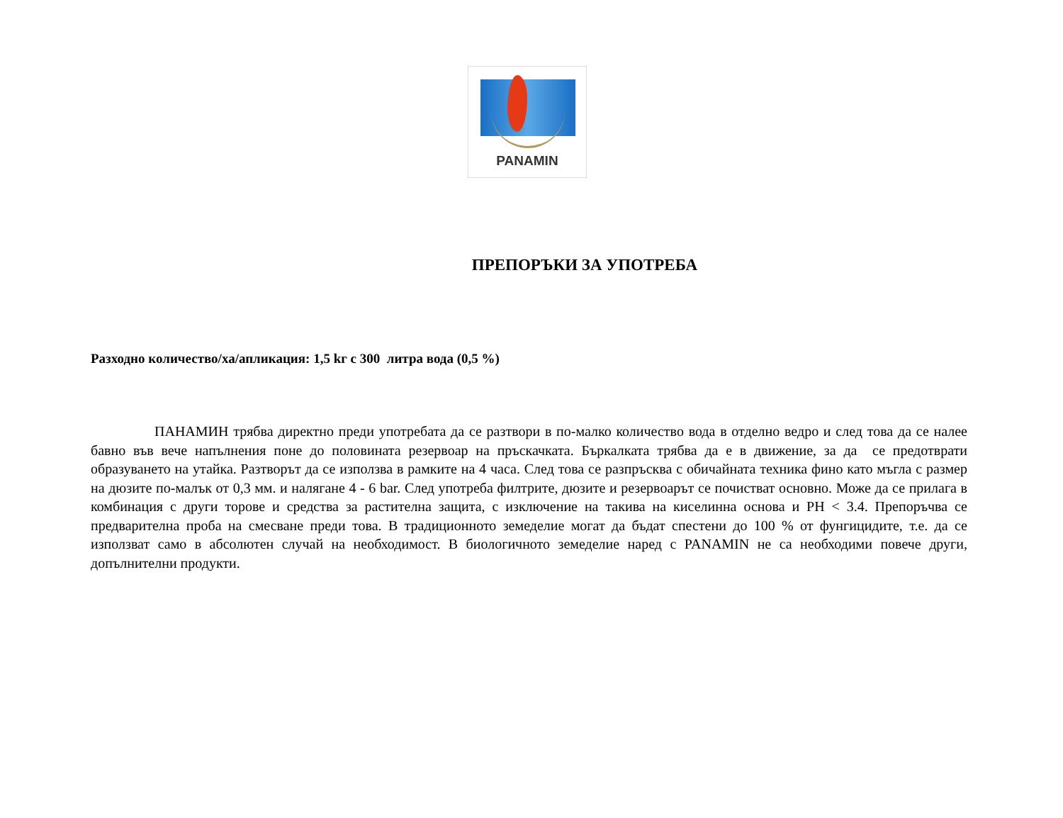PANAMIN
ПРЕПОРЪКИ ЗА УПОТРЕБА
Разходно количество/ха/апликация: 1,5 kг с 300 литра вода (0,5 %)
ПАНАМИН трябва директно преди употребата да се разтвори в по-малко количество вода в отделно ведро и след това да се налее бавно във вече напълнения поне до половината резервоар на пръскачката. Бъркалката трябва да е в движение, за да се предотврати образуването на утайка. Разтворът да се използва в рамките на 4 часа. След това се разпръсква с обичайната техника фино като мъгла с размер на дюзите по-малък от 0,3 мм. и налягане 4 - 6 bar. След употреба филтрите, дюзите и резервоарът се почистват основно. Може да се прилага в комбинация с други торове и средства за растителна защита, с изключение на такива на киселинна основа и PH < 3.4. Препоръчва се предварителна проба на смесване преди това. В традиционното земеделие могат да бъдат спестени до 100 % от фунгицидите, т.е. да се използват само в абсолютен случай на необходимост. В биологичното земеделие наред с PANAMIN не са необходими повече други, допълнителни продукти.